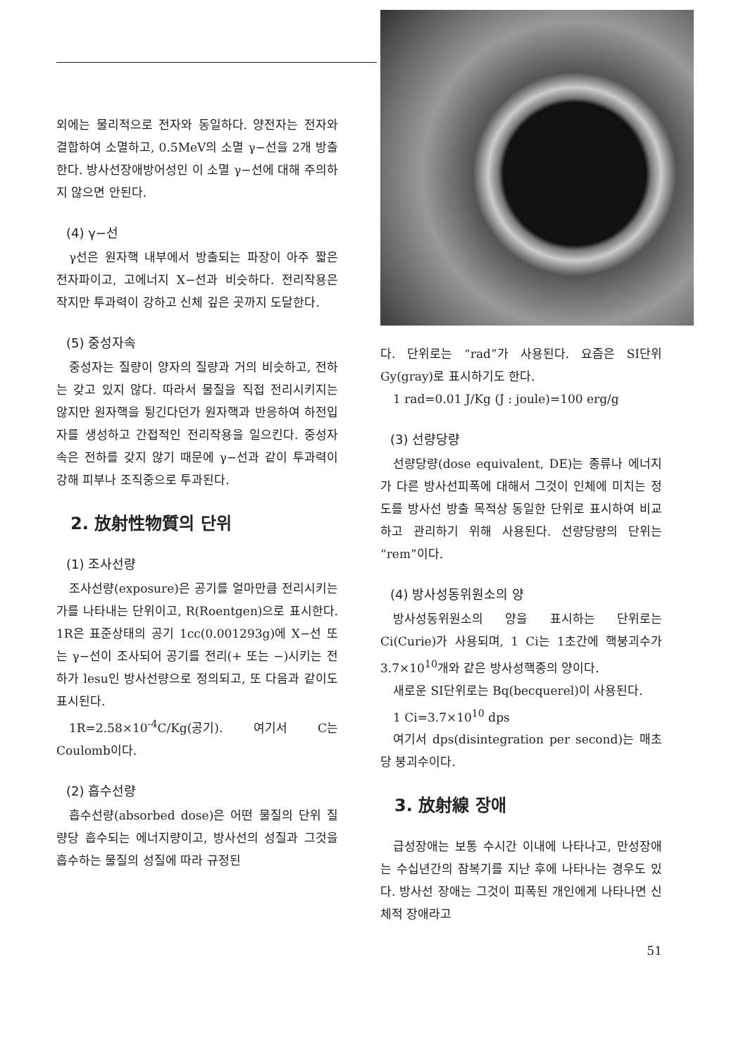외에는 물리적으로 전자와 동일하다. 양전자는 전자와 결합하여 소멸하고, 0.5MeV의 소멸 γ−선을 2개 방출한다. 방사선장애방어성인 이 소멸 γ−선에 대해 주의하지 않으면 안된다.
(4) γ−선
γ선은 원자핵 내부에서 방출되는 파장이 아주 짧은 전자파이고, 고에너지 X−선과 비슷하다. 전리작용은 작지만 투과력이 강하고 신체 깊은 곳까지 도달한다.
(5) 중성자속
중성자는 질량이 양자의 질량과 거의 비슷하고, 전하는 갖고 있지 않다. 따라서 물질을 직접 전리시키지는 않지만 원자핵을 튕긴다던가 원자핵과 반응하여 하전입자를 생성하고 간접적인 전리작용을 일으킨다. 중성자속은 전하를 갖지 않기 때문에 γ−선과 같이 투과력이 강해 피부나 조직중으로 투과된다.
2. 放射性物質의 단위
(1) 조사선량
조사선량(exposure)은 공기를 얼마만큼 전리시키는가를 나타내는 단위이고, R(Roentgen)으로 표시한다. 1R은 표준상태의 공기 1cc(0.001293g)에 X−선 또는 γ−선이 조사되어 공기를 전리(+ 또는 −)시키는 전하가 lesu인 방사선량으로 정의되고, 또 다음과 같이도 표시된다.
1R=2.58×10<sup>-4</sup>C/Kg(공기). 여기서 C는 Coulomb이다.
(2) 흡수선량
흡수선량(absorbed dose)은 어떤 물질의 단위 질량당 흡수되는 에너지량이고, 방사선의 성질과 그것을 흡수하는 물질의 성질에 따라 규정된
다. 단위로는 “rad”가 사용된다. 요즘은 SI단위 Gy(gray)로 표시하기도 한다.
1 rad=0.01 J/Kg (J : joule)=100 erg/g
(3) 선량당량
선량당량(dose equivalent, DE)는 종류나 에너지가 다른 방사선피폭에 대해서 그것이 인체에 미치는 정도를 방사선 방출 목적상 동일한 단위로 표시하여 비교하고 관리하기 위해 사용된다. 선량당량의 단위는 “rem”이다.
(4) 방사성동위원소의 양
방사성동위원소의 양을 표시하는 단위로는 Ci(Curie)가 사용되며, 1 Ci는 1초간에 핵붕괴수가 3.7×10<sup>10</sup>개와 같은 방사성핵종의 양이다.
새로운 SI단위로는 Bq(becquerel)이 사용된다.
1 Ci=3.7×10<sup>10</sup> dps
여기서 dps(disintegration per second)는 매초당 붕괴수이다.
3. 放射線 장애
급성장애는 보통 수시간 이내에 나타나고, 만성장애는 수십년간의 잠복기를 지난 후에 나타나는 경우도 있다. 방사선 장애는 그것이 피폭된 개인에게 나타나면 신체적 장애라고
51